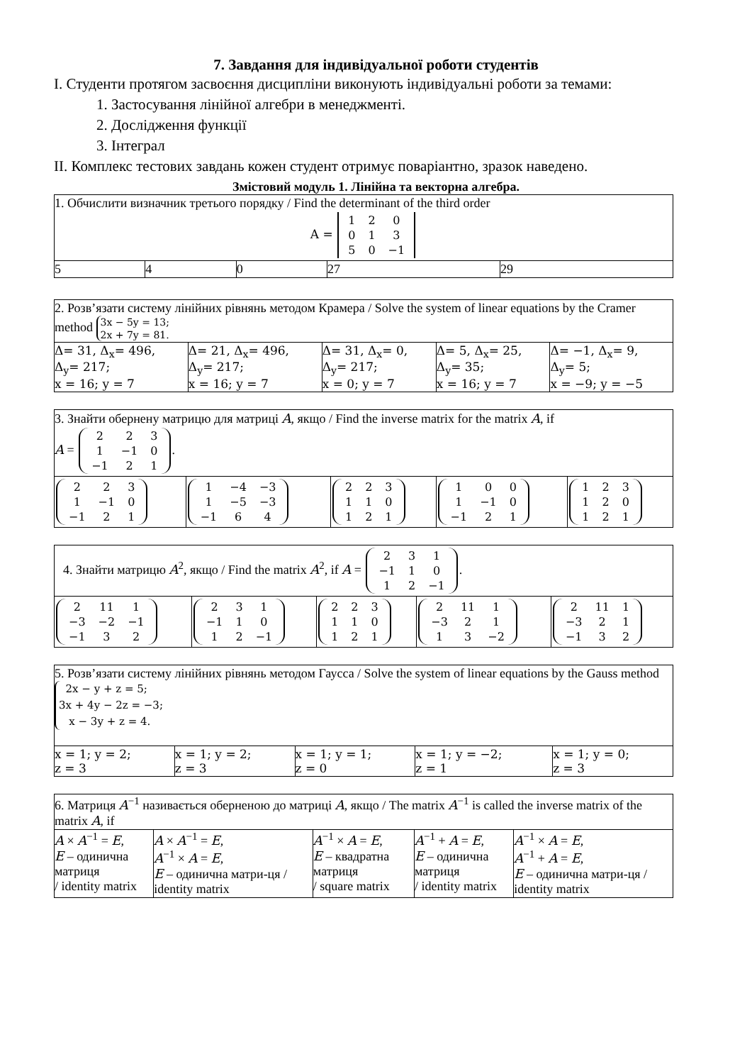7. Завдання для індивідуальної роботи студентів
І. Студенти протягом засвоєння дисципліни виконують індивідуальні роботи за темами:
1. Застосування лінійної алгебри в менеджменті.
2. Дослідження функції
3. Інтеграл
ІІ. Комплекс тестових завдань кожен студент отримує поваріантно, зразок наведено.
Змістовий модуль 1. Лінійна та векторна алгебра.
| 1. Обчислити визначник третього порядку / Find the determinant of the third order A = / 1 / 2 / 0 / / 0 / 1 / 3 / / 5 / 0 / −1 / | | | | |
| 5 | 4 | 0 | 27 | 29 |
| 2. Розв’язати систему лінійних рівнянь методом Крамера / Solve the system of linear equations by the Cramer method 3x − 5y = 13; 2x + 7y = 81. | | | | |
| Δ= 31, Δ<sub>x</sub>= 496, Δ<sub>y</sub>= 217; x = 16; y = 7 | Δ= 21, Δ<sub>x</sub>= 496, Δ<sub>y</sub>= 217; x = 16; y = 7 | Δ= 31, Δ<sub>x</sub>= 0, Δ<sub>y</sub>= 217; x = 0; y = 7 | Δ= 5, Δ<sub>x</sub>= 25, Δ<sub>y</sub>= 35; x = 16; y = 7 | Δ= −1, Δ<sub>x</sub>= 9, Δ<sub>y</sub>= 5; x = −9; y = −5 |
| 3. Знайти обернену матрицю для матриці A , якщо / Find the inverse matrix for the matrix A , if A = / 2 / 2 / 3 / / 1 / −1 / 0 / / −1 / 2 / 1 / . | | | | |
| / 2 / 2 / 3 / / 1 / −1 / 0 / / −1 / 2 / 1 / | / 1 / −4 / −3 / / 1 / −5 / −3 / / −1 / 6 / 4 / | / 2 / 2 / 3 / / 1 / 1 / 0 / / 1 / 2 / 1 / | / 1 / 0 / 0 / / 1 / −1 / 0 / / −1 / 2 / 1 / | / 1 / 2 / 3 / / 1 / 2 / 0 / / 1 / 2 / 1 / |
| 4. Знайти матрицю A<sup>2</sup>, якщо / Find the matrix A<sup>2</sup>, if A = / 2 / 3 / 1 / / −1 / 1 / 0 / / 1 / 2 / −1 / . | | | | |
| / 2 / 11 / 1 / / −3 / −2 / −1 / / −1 / 3 / 2 / | / 2 / 3 / 1 / / −1 / 1 / 0 / / 1 / 2 / −1 / | / 2 / 2 / 3 / / 1 / 1 / 0 / / 1 / 2 / 1 / | / 2 / 11 / 1 / / −3 / 2 / 1 / / 1 / 3 / −2 / | / 2 / 11 / 1 / / −3 / 2 / 1 / / −1 / 3 / 2 / |
| 5. Розв’язати систему лінійних рівнянь методом Гаусса / Solve the system of linear equations by the Gauss method 2x − y + z = 5; 3x + 4y − 2z = −3; x − 3y + z = 4. | | | | |
| x = 1; y = 2; z = 3 | x = 1; y = 2; z = 3 | x = 1; y = 1; z = 0 | x = 1; y = −2; z = 1 | x = 1; y = 0; z = 3 |
| 6. Матриця A<sup>−1</sup> називається оберненою до матриці A , якщо / The matrix A<sup>−1</sup> is called the inverse matrix of the matrix A , if | | | | |
| A × A<sup>−1</sup> = E , E – одинична матриця / identity matrix | A × A<sup>−1</sup> = E , A<sup>−1</sup> × A = E , E – одинична матри-ця / identity matrix | A<sup>−1</sup> × A = E , E – квадратна матриця / square matrix | A<sup>−1</sup> + A = E , E – одинична матриця / identity matrix | A<sup>−1</sup> × A = E , A<sup>−1</sup> + A = E , E – одинична матри-ця / identity matrix |